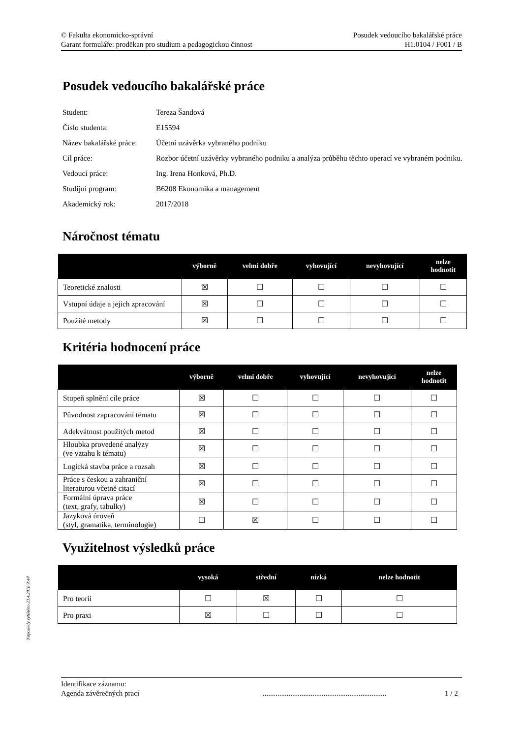Posudek vedoucího bakalářské práce
H1.0104 / F001 / B
© Fakulta ekonomicko-správní
Garant formuláře: proděkan pro studium a pedagogickou činnost
Posudek vedoucího bakalářské práce
| Student: | Tereza Šandová |
| Číslo studenta: | E15594 |
| Název bakalářské práce: | Účetní uzávěrka vybraného podniku |
| Cíl práce: | Rozbor účetní uzávěrky vybraného podniku a analýza průběhu těchto operací ve vybraném podniku. |
| Vedoucí práce: | Ing. Irena Honková, Ph.D. |
| Studijní program: | B6208 Ekonomika a management |
| Akademický rok: | 2017/2018 |
Náročnost tématu
| | výborně | velmi dobře | vyhovující | nevyhovující | nelze hodnotit |
| --- | --- | --- | --- | --- | --- |
| Teoretické znalosti | ☒ | ☐ | ☐ | ☐ | ☐ |
| Vstupní údaje a jejich zpracování | ☒ | ☐ | ☐ | ☐ | ☐ |
| Použité metody | ☒ | ☐ | ☐ | ☐ | ☐ |
Kritéria hodnocení práce
| | výborně | velmi dobře | vyhovující | nevyhovující | nelze hodnotit |
| --- | --- | --- | --- | --- | --- |
| Stupeň splnění cíle práce | ☒ | ☐ | ☐ | ☐ | ☐ |
| Původnost zapracování tématu | ☒ | ☐ | ☐ | ☐ | ☐ |
| Adekvátnost použitých metod | ☒ | ☐ | ☐ | ☐ | ☐ |
| Hloubka provedené analýzy (ve vztahu k tématu) | ☒ | ☐ | ☐ | ☐ | ☐ |
| Logická stavba práce a rozsah | ☒ | ☐ | ☐ | ☐ | ☐ |
| Práce s českou a zahraniční literaturou včetně citací | ☒ | ☐ | ☐ | ☐ | ☐ |
| Formální úprava práce (text, grafy, tabulky) | ☒ | ☐ | ☐ | ☐ | ☐ |
| Jazyková úroveň (styl, gramatika, terminologie) | ☐ | ☒ | ☐ | ☐ | ☐ |
Využitelnost výsledků práce
| | vysoká | střední | nízká | nelze hodnotit |
| --- | --- | --- | --- | --- |
| Pro teorii | ☐ | ☒ | ☐ | ☐ |
| Pro praxi | ☒ | ☐ | ☐ | ☐ |
Naposledy vytištěno 23.4.2018 9:48
Identifikace záznamu:
Agenda závěrečných prací................................................................... 1 / 2